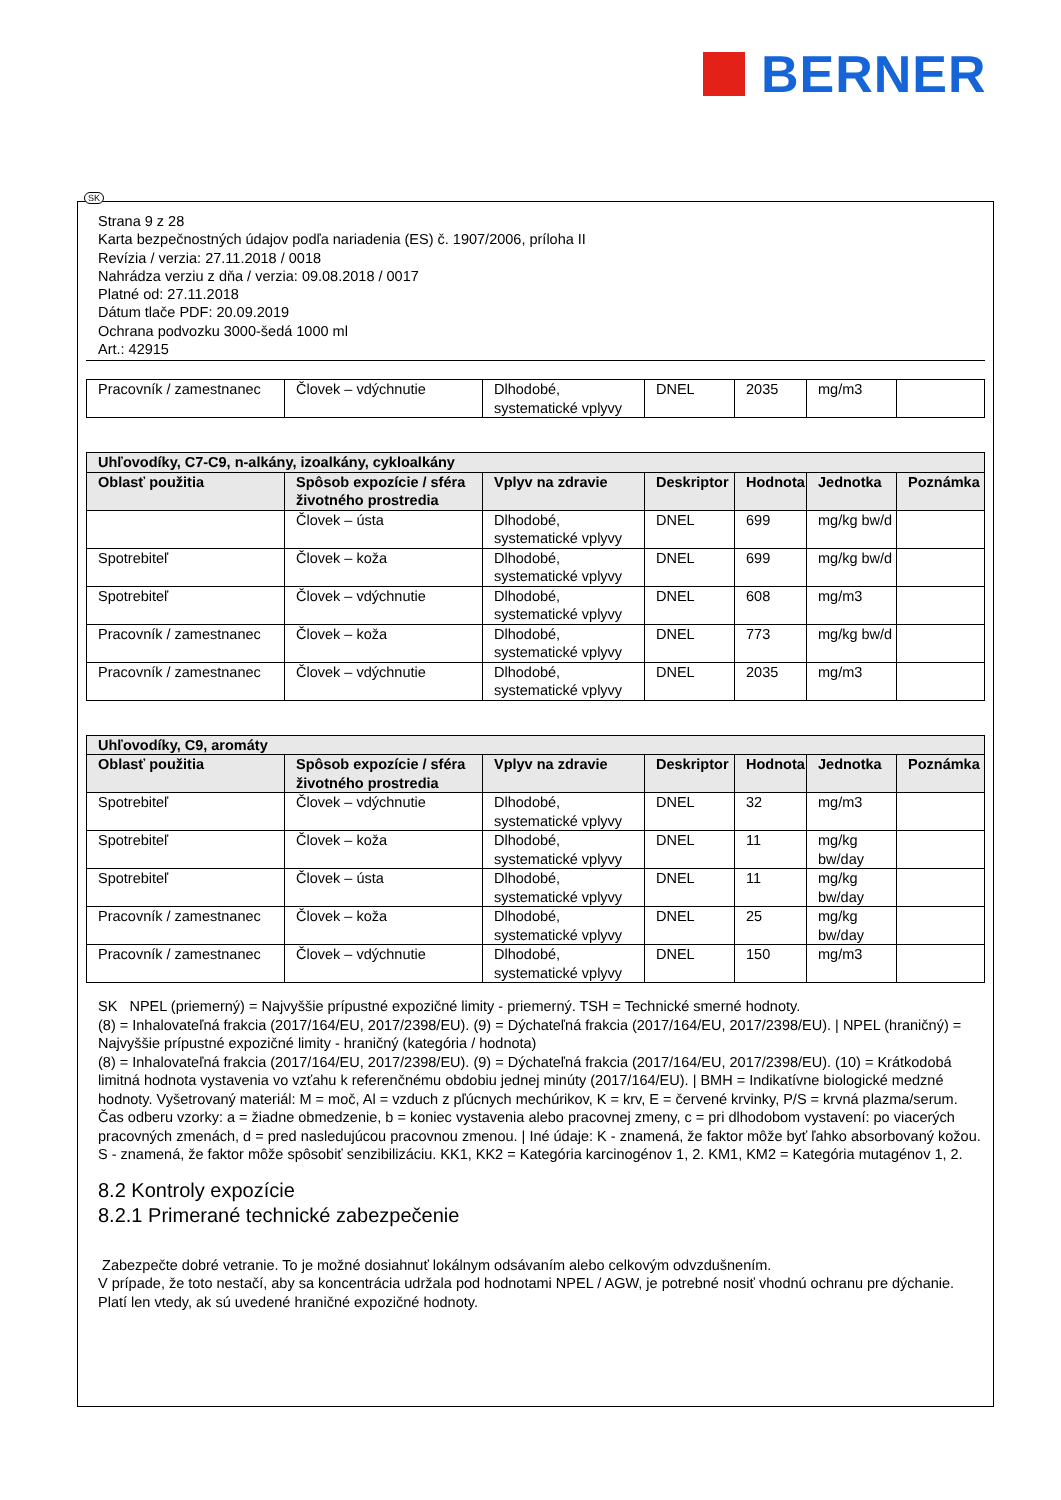BERNER
SK
Strana 9 z 28
Karta bezpečnostných údajov podľa nariadenia (ES) č. 1907/2006, príloha II
Revízia / verzia: 27.11.2018 / 0018
Nahrádza verziu z dňa / verzia: 09.08.2018 / 0017
Platné od: 27.11.2018
Dátum tlače PDF: 20.09.2019
Ochrana podvozku 3000-šedá 1000 ml
Art.: 42915
| Pracovník / zamestnanec | Človek – vdýchnutie | Dlhodobé, systematické vplyvy | DNEL | 2035 | mg/m3 | |
| Uhľovodíky, C7-C9, n-alkány, izoalkány, cykloalkány | | | | | | |
| --- | --- | --- | --- | --- | --- | --- |
| Oblasť použitia | Spôsob expozície / sféra životného prostredia | Vplyv na zdravie | Deskriptor | Hodnota | Jednotka | Poznámka |
| | Človek – ústa | Dlhodobé, systematické vplyvy | DNEL | 699 | mg/kg bw/d | |
| Spotrebiteľ | Človek – koža | Dlhodobé, systematické vplyvy | DNEL | 699 | mg/kg bw/d | |
| Spotrebiteľ | Človek – vdýchnutie | Dlhodobé, systematické vplyvy | DNEL | 608 | mg/m3 | |
| Pracovník / zamestnanec | Človek – koža | Dlhodobé, systematické vplyvy | DNEL | 773 | mg/kg bw/d | |
| Pracovník / zamestnanec | Človek – vdýchnutie | Dlhodobé, systematické vplyvy | DNEL | 2035 | mg/m3 | |
| Uhľovodíky, C9, aromáty | | | | | | |
| --- | --- | --- | --- | --- | --- | --- |
| Oblasť použitia | Spôsob expozície / sféra životného prostredia | Vplyv na zdravie | Deskriptor | Hodnota | Jednotka | Poznámka |
| Spotrebiteľ | Človek – vdýchnutie | Dlhodobé, systematické vplyvy | DNEL | 32 | mg/m3 | |
| Spotrebiteľ | Človek – koža | Dlhodobé, systematické vplyvy | DNEL | 11 | mg/kg bw/day | |
| Spotrebiteľ | Človek – ústa | Dlhodobé, systematické vplyvy | DNEL | 11 | mg/kg bw/day | |
| Pracovník / zamestnanec | Človek – koža | Dlhodobé, systematické vplyvy | DNEL | 25 | mg/kg bw/day | |
| Pracovník / zamestnanec | Človek – vdýchnutie | Dlhodobé, systematické vplyvy | DNEL | 150 | mg/m3 | |
SK NPEL (priemerný) = Najvyššie prípustné expozičné limity - priemerný. TSH = Technické smerné hodnoty.
(8) = Inhalovateľná frakcia (2017/164/EU, 2017/2398/EU). (9) = Dýchateľná frakcia (2017/164/EU, 2017/2398/EU). | NPEL (hraničný) = Najvyššie prípustné expozičné limity - hraničný (kategória / hodnota)
(8) = Inhalovateľná frakcia (2017/164/EU, 2017/2398/EU). (9) = Dýchateľná frakcia (2017/164/EU, 2017/2398/EU). (10) = Krátkodobá limitná hodnota vystavenia vo vzťahu k referenčnému obdobiu jednej minúty (2017/164/EU). | BMH = Indikatívne biologické medzné hodnoty. Vyšetrovaný materiál: M = moč, Al = vzduch z pľúcnych mechúrikov, K = krv, E = červené krvinky, P/S = krvná plazma/serum. Čas odberu vzorky: a = žiadne obmedzenie, b = koniec vystavenia alebo pracovnej zmeny, c = pri dlhodobom vystavení: po viacerých pracovných zmenách, d = pred nasledujúcou pracovnou zmenou. | Iné údaje: K - znamená, že faktor môže byť ľahko absorbovaný kožou. S - znamená, že faktor môže spôsobiť senzibilizáciu. KK1, KK2 = Kategória karcinogénov 1, 2. KM1, KM2 = Kategória mutagénov 1, 2.
8.2 Kontroly expozície
8.2.1 Primerané technické zabezpečenie
Zabezpečte dobré vetranie. To je možné dosiahnuť lokálnym odsávaním alebo celkovým odvzdušnením.
V prípade, že toto nestačí, aby sa koncentrácia udržala pod hodnotami NPEL / AGW, je potrebné nosiť vhodnú ochranu pre dýchanie.
Platí len vtedy, ak sú uvedené hraničné expozičné hodnoty.